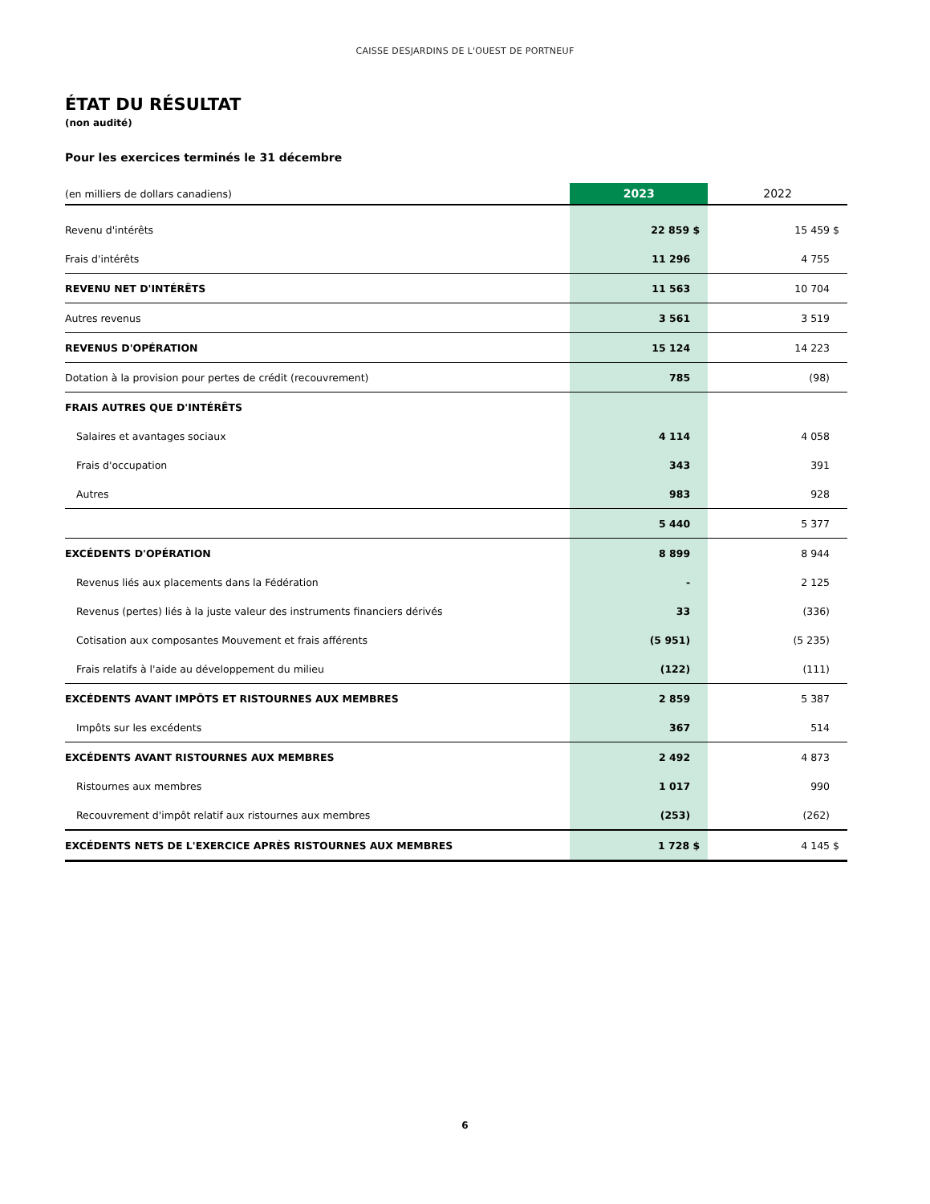CAISSE DESJARDINS DE L'OUEST DE PORTNEUF
ÉTAT DU RÉSULTAT
(non audité)
Pour les exercices terminés le 31 décembre
| (en milliers de dollars canadiens) | 2023 | 2022 |
| Revenu d'intérêts | 22 859 $ | 15 459 $ |
| Frais d'intérêts | 11 296 | 4 755 |
| REVENU NET D'INTÉRÊTS | 11 563 | 10 704 |
| Autres revenus | 3 561 | 3 519 |
| REVENUS D'OPÉRATION | 15 124 | 14 223 |
| Dotation à la provision pour pertes de crédit (recouvrement) | 785 | (98) |
| FRAIS AUTRES QUE D'INTÉRÊTS | | |
| Salaires et avantages sociaux | 4 114 | 4 058 |
| Frais d'occupation | 343 | 391 |
| Autres | 983 | 928 |
| | 5 440 | 5 377 |
| EXCÉDENTS D'OPÉRATION | 8 899 | 8 944 |
| Revenus liés aux placements dans la Fédération | - | 2 125 |
| Revenus (pertes) liés à la juste valeur des instruments financiers dérivés | 33 | (336) |
| Cotisation aux composantes Mouvement et frais afférents | (5 951) | (5 235) |
| Frais relatifs à l'aide au développement du milieu | (122) | (111) |
| EXCÉDENTS AVANT IMPÔTS ET RISTOURNES AUX MEMBRES | 2 859 | 5 387 |
| Impôts sur les excédents | 367 | 514 |
| EXCÉDENTS AVANT RISTOURNES AUX MEMBRES | 2 492 | 4 873 |
| Ristournes aux membres | 1 017 | 990 |
| Recouvrement d'impôt relatif aux ristournes aux membres | (253) | (262) |
| EXCÉDENTS NETS DE L'EXERCICE APRÈS RISTOURNES AUX MEMBRES | 1 728 $ | 4 145 $ |
6